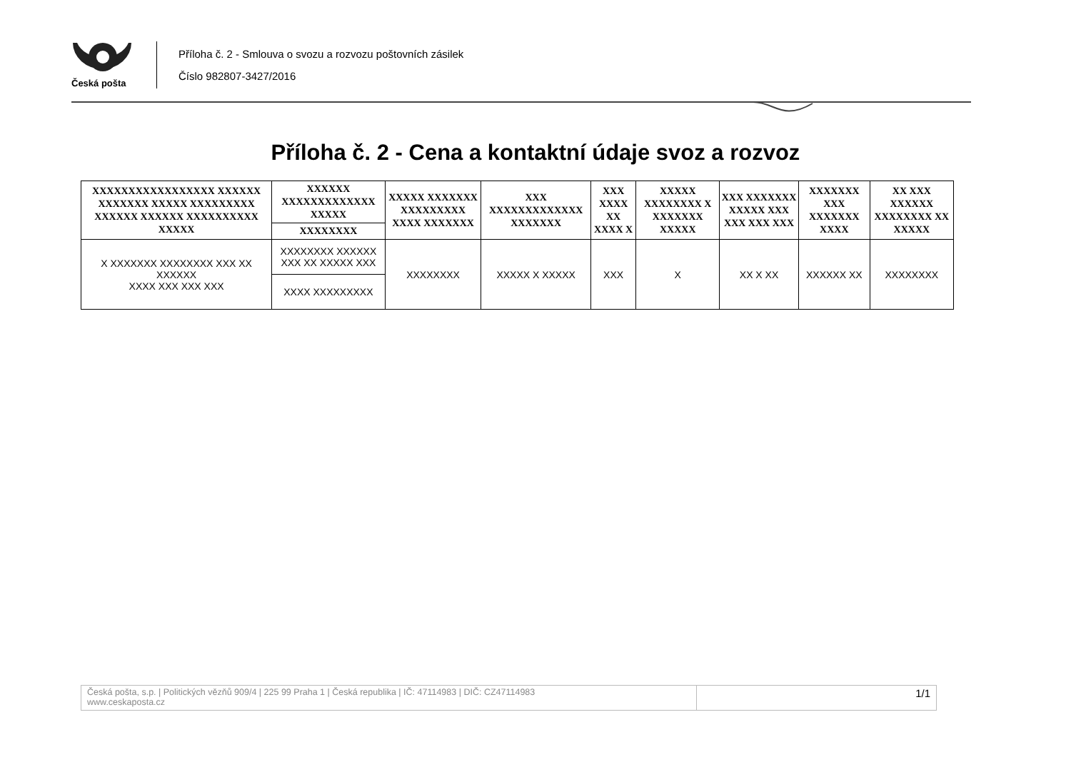Česká pošta
Příloha č. 2 - Smlouva o svozu a rozvozu poštovních zásilek
Číslo 982807-3427/2016
Příloha č. 2 - Cena a kontaktní údaje svoz a rozvoz
| XXXXXXXXXXXXXXXXX XXXXXX XXXXXXX XXXXX XXXXXXXXX XXXXXX XXXXXX XXXXXXXXXX XXXXX | XXXXXX XXXXXXXXXXXXX XXXXX | XXXXX XXXXXXX XXXXXXXXX XXXX XXXXXXX | XXX XXXXXXXXXXXXX XXXXXXX | XXX XXXX XX XXXX X | XXXXX XXXXXXXX X XXXXXXX XXXXX | XXX XXXXXXX XXXXX XXX XXX XXX XXX | XXXXXXX XXX XXXXXXX XXXX | XX XXX XXXXXX XXXXXXXX XX XXXXX |
| --- | --- | --- | --- | --- | --- | --- | --- | --- |
| | XXXXXXXX | | | | | | | |
| X XXXXXXX XXXXXXXX XXX XX XXXXXX XXXX XXX XXX XXX | XXXXXXXX XXXXXX XXX XX XXXXX XXX | XXXXXXXX | XXXXX X XXXXX | XXX | X | XX X XX | XXXXXX XX | XXXXXXXX |
| | XXXX XXXXXXXXX | | | | | | | |
Česká pošta, s.p. | Politických vězňů 909/4 | 225 99 Praha 1 | Česká republika | IČ: 47114983 | DIČ: CZ47114983
www.ceskaposta.cz
1/1